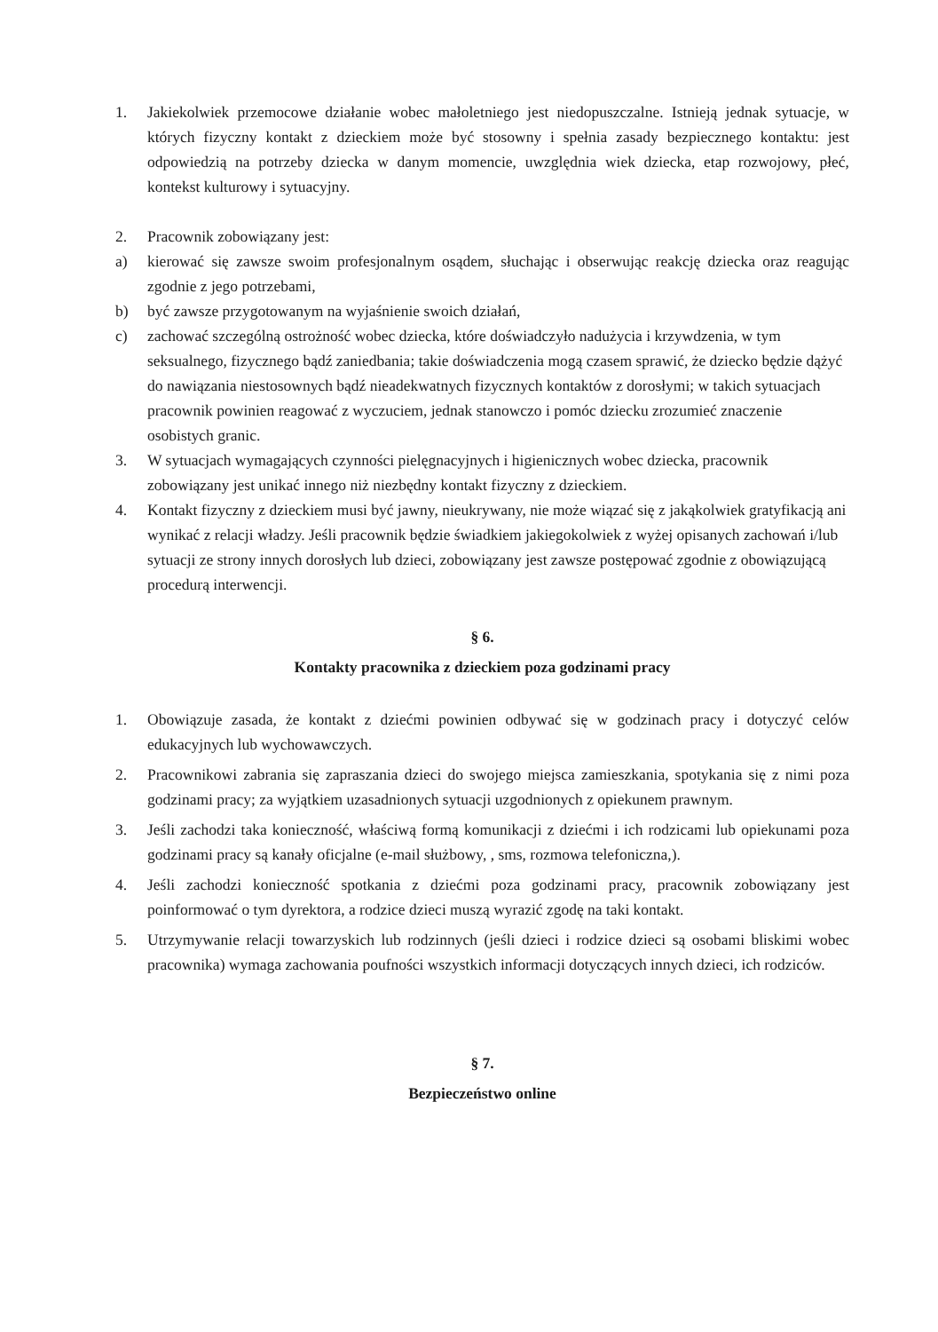1. Jakiekolwiek przemocowe działanie wobec małoletniego jest niedopuszczalne. Istnieją jednak sytuacje, w których fizyczny kontakt z dzieckiem może być stosowny i spełnia zasady bezpiecznego kontaktu: jest odpowiedzią na potrzeby dziecka w danym momencie, uwzględnia wiek dziecka, etap rozwojowy, płeć, kontekst kulturowy i sytuacyjny.
2. Pracownik zobowiązany jest:
a) kierować się zawsze swoim profesjonalnym osądem, słuchając i obserwując reakcję dziecka oraz reagując zgodnie z jego potrzebami,
b) być zawsze przygotowanym na wyjaśnienie swoich działań,
c) zachować szczególną ostrożność wobec dziecka, które doświadczyło nadużycia i krzywdzenia, w tym seksualnego, fizycznego bądź zaniedbania; takie doświadczenia mogą czasem sprawić, że dziecko będzie dążyć do nawiązania niestosownych bądź nieadekwatnych fizycznych kontaktów z dorosłymi; w takich sytuacjach pracownik powinien reagować z wyczuciem, jednak stanowczo i pomóc dziecku zrozumieć znaczenie osobistych granic.
3. W sytuacjach wymagających czynności pielęgnacyjnych i higienicznych wobec dziecka, pracownik zobowiązany jest unikać innego niż niezbędny kontakt fizyczny z dzieckiem.
4. Kontakt fizyczny z dzieckiem musi być jawny, nieukrywany, nie może wiązać się z jakąkolwiek gratyfikacją ani wynikać z relacji władzy. Jeśli pracownik będzie świadkiem jakiegokolwiek z wyżej opisanych zachowań i/lub sytuacji ze strony innych dorosłych lub dzieci, zobowiązany jest zawsze postępować zgodnie z obowiązującą procedurą interwencji.
§ 6.
Kontakty pracownika z dzieckiem poza godzinami pracy
1. Obowiązuje zasada, że kontakt z dziećmi powinien odbywać się w godzinach pracy i dotyczyć celów edukacyjnych lub wychowawczych.
2. Pracownikowi zabrania się zapraszania dzieci do swojego miejsca zamieszkania, spotykania się z nimi poza godzinami pracy; za wyjątkiem uzasadnionych sytuacji uzgodnionych z opiekunem prawnym.
3. Jeśli zachodzi taka konieczność, właściwą formą komunikacji z dziećmi i ich rodzicami lub opiekunami poza godzinami pracy są kanały oficjalne (e-mail służbowy, , sms, rozmowa telefoniczna,).
4. Jeśli zachodzi konieczność spotkania z dziećmi poza godzinami pracy, pracownik zobowiązany jest poinformować o tym dyrektora, a rodzice dzieci muszą wyrazić zgodę na taki kontakt.
5. Utrzymywanie relacji towarzyskich lub rodzinnych (jeśli dzieci i rodzice dzieci są osobami bliskimi wobec pracownika) wymaga zachowania poufności wszystkich informacji dotyczących innych dzieci, ich rodziców.
§ 7.
Bezpieczeństwo online